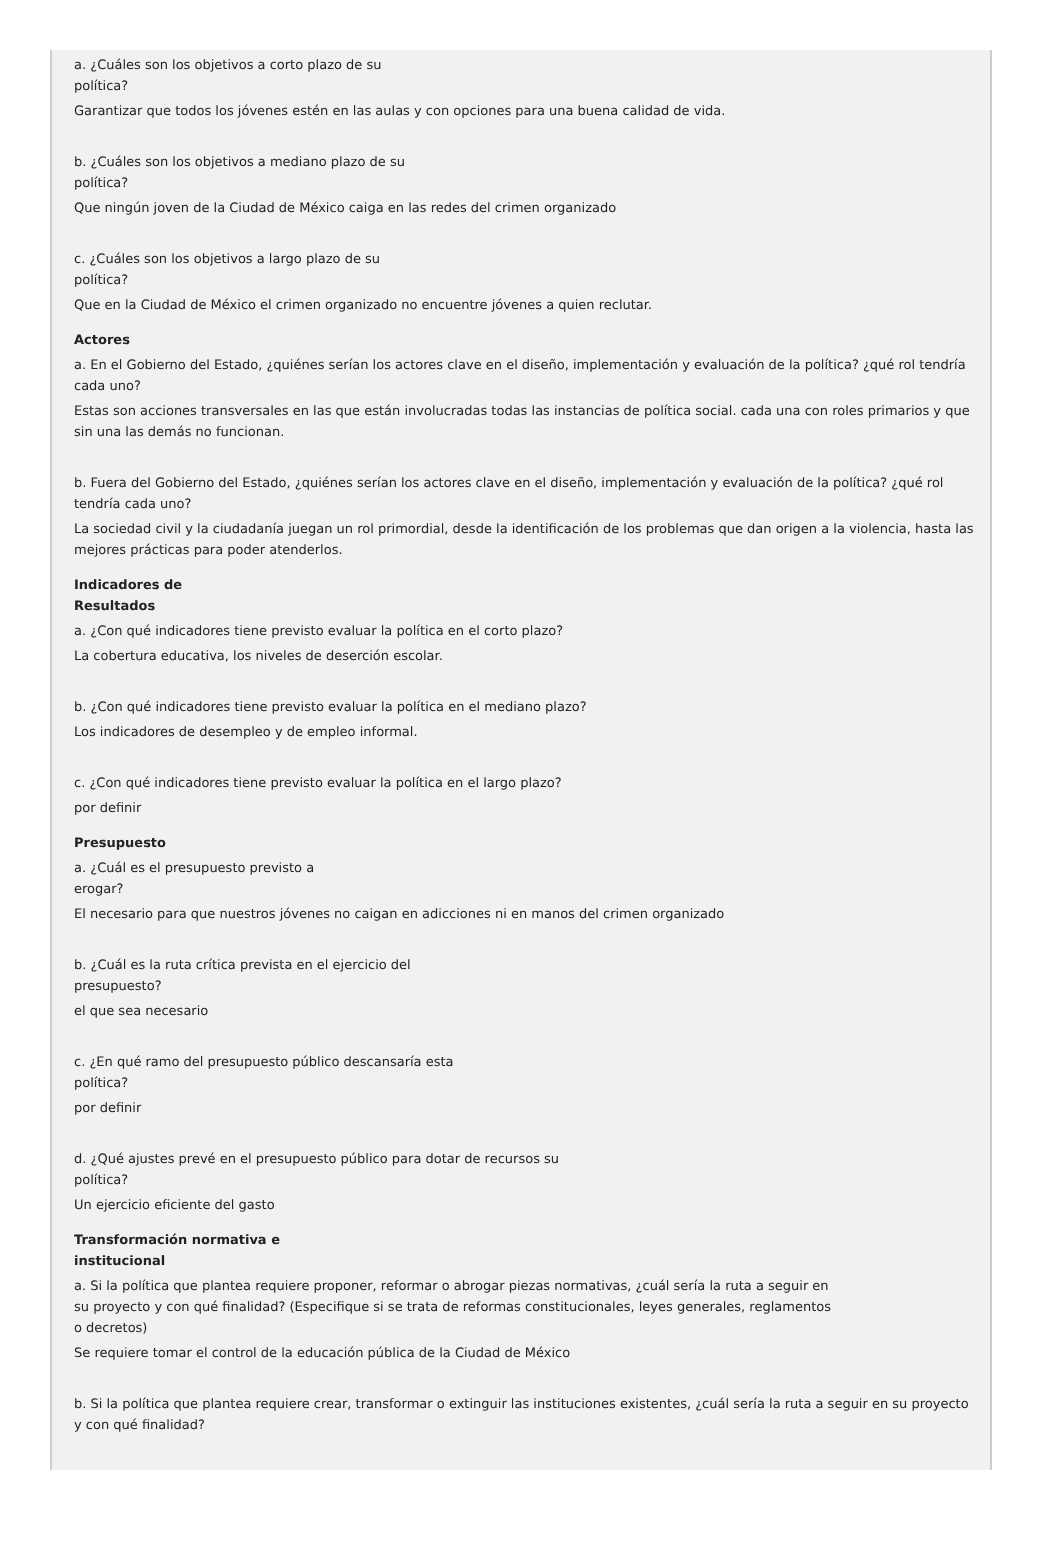a. ¿Cuáles son los objetivos a corto plazo de su
política?
Garantizar que todos los jóvenes estén en las aulas y con opciones para una buena calidad de vida.
b. ¿Cuáles son los objetivos a mediano plazo de su
política?
Que ningún joven de la Ciudad de México caiga en las redes del crimen organizado
c. ¿Cuáles son los objetivos a largo plazo de su
política?
Que en la Ciudad de México el crimen organizado no encuentre jóvenes a quien reclutar.
Actores
a. En el Gobierno del Estado, ¿quiénes serían los actores clave en el diseño, implementación y evaluación de la política? ¿qué rol tendría cada uno?
Estas son acciones transversales en las que están involucradas todas las instancias de política social. cada una con roles primarios y que sin una las demás no funcionan.
b. Fuera del Gobierno del Estado, ¿quiénes serían los actores clave en el diseño, implementación y evaluación de la política? ¿qué rol tendría cada uno?
La sociedad civil y la ciudadanía juegan un rol primordial, desde la identificación de los problemas que dan origen a la violencia, hasta las mejores prácticas para poder atenderlos.
Indicadores de
Resultados
a. ¿Con qué indicadores tiene previsto evaluar la política en el corto plazo?
La cobertura educativa, los niveles de deserción escolar.
b. ¿Con qué indicadores tiene previsto evaluar la política en el mediano plazo?
Los indicadores de desempleo y de empleo informal.
c. ¿Con qué indicadores tiene previsto evaluar la política en el largo plazo?
por definir
Presupuesto
a. ¿Cuál es el presupuesto previsto a
erogar?
El necesario para que nuestros jóvenes no caigan en adicciones ni en manos del crimen organizado
b. ¿Cuál es la ruta crítica prevista en el ejercicio del
presupuesto?
el que sea necesario
c. ¿En qué ramo del presupuesto público descansaría esta
política?
por definir
d. ¿Qué ajustes prevé en el presupuesto público para dotar de recursos su
política?
Un ejercicio eficiente del gasto
Transformación normativa e
institucional
a. Si la política que plantea requiere proponer, reformar o abrogar piezas normativas, ¿cuál sería la ruta a seguir en
su proyecto y con qué finalidad? (Especifique si se trata de reformas constitucionales, leyes generales, reglamentos
o decretos)
Se requiere tomar el control de la educación pública de la Ciudad de México
b. Si la política que plantea requiere crear, transformar o extinguir las instituciones existentes, ¿cuál sería la ruta a seguir en su proyecto y con qué finalidad?